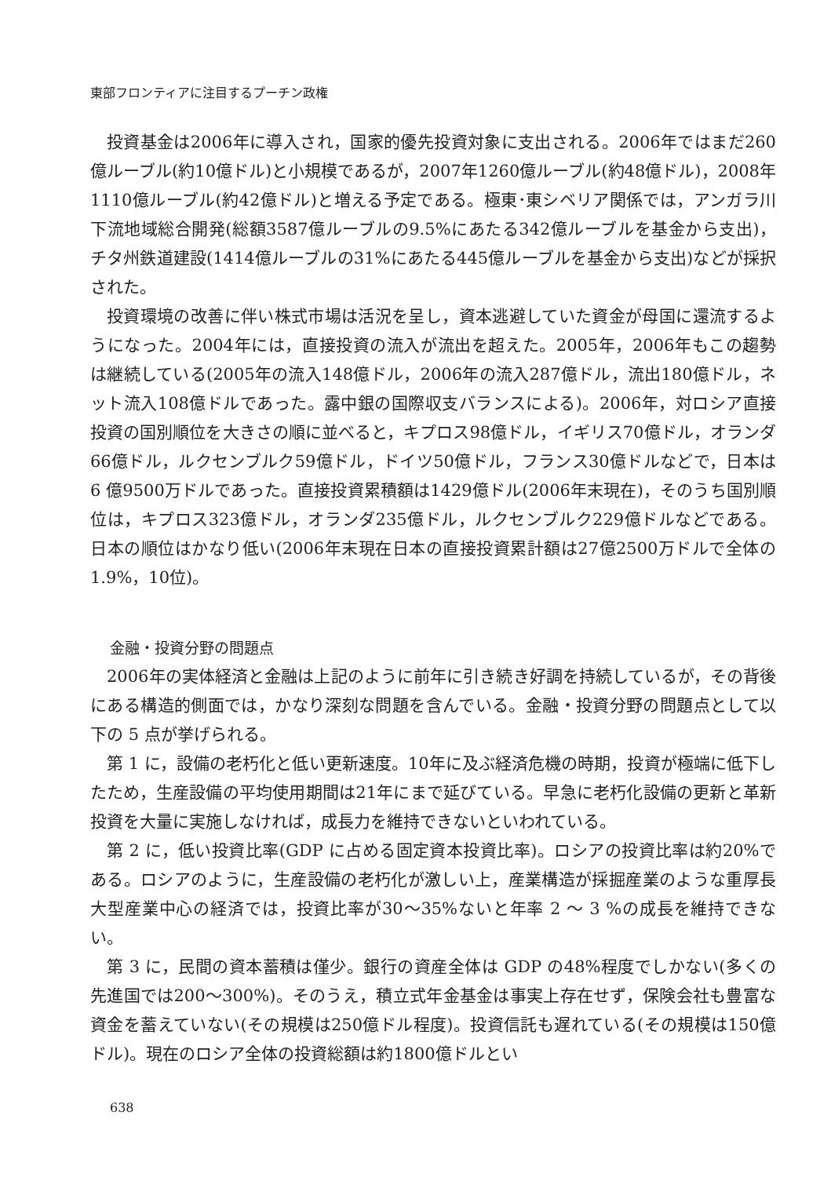東部フロンティアに注目するプーチン政権
投資基金は2006年に導入され，国家的優先投資対象に支出される。2006年ではまだ260億ルーブル(約10億ドル)と小規模であるが，2007年1260億ルーブル(約48億ドル)，2008年1110億ルーブル(約42億ドル)と増える予定である。極東･東シベリア関係では，アンガラ川下流地域総合開発(総額3587億ルーブルの9.5%にあたる342億ルーブルを基金から支出)，チタ州鉄道建設(1414億ルーブルの31%にあたる445億ルーブルを基金から支出)などが採択された。
投資環境の改善に伴い株式市場は活況を呈し，資本逃避していた資金が母国に還流するようになった。2004年には，直接投資の流入が流出を超えた。2005年，2006年もこの趨勢は継続している(2005年の流入148億ドル，2006年の流入287億ドル，流出180億ドル，ネット流入108億ドルであった。露中銀の国際収支バランスによる)。2006年，対ロシア直接投資の国別順位を大きさの順に並べると，キプロス98億ドル，イギリス70億ドル，オランダ66億ドル，ルクセンブルク59億ドル，ドイツ50億ドル，フランス30億ドルなどで，日本は 6 億9500万ドルであった。直接投資累積額は1429億ドル(2006年末現在)，そのうち国別順位は，キプロス323億ドル，オランダ235億ドル，ルクセンブルク229億ドルなどである。日本の順位はかなり低い(2006年末現在日本の直接投資累計額は27億2500万ドルで全体の1.9%，10位)。
金融・投資分野の問題点
2006年の実体経済と金融は上記のように前年に引き続き好調を持続しているが，その背後にある構造的側面では，かなり深刻な問題を含んでいる。金融・投資分野の問題点として以下の 5 点が挙げられる。
第 1 に，設備の老朽化と低い更新速度。10年に及ぶ経済危機の時期，投資が極端に低下したため，生産設備の平均使用期間は21年にまで延びている。早急に老朽化設備の更新と革新投資を大量に実施しなければ，成長力を維持できないといわれている。
第 2 に，低い投資比率(GDP に占める固定資本投資比率)。ロシアの投資比率は約20%である。ロシアのように，生産設備の老朽化が激しい上，産業構造が採掘産業のような重厚長大型産業中心の経済では，投資比率が30～35%ないと年率 2 ～ 3 %の成長を維持できない。
第 3 に，民間の資本蓄積は僅少。銀行の資産全体は GDP の48%程度でしかない(多くの先進国では200～300%)。そのうえ，積立式年金基金は事実上存在せず，保険会社も豊富な資金を蓄えていない(その規模は250億ドル程度)。投資信託も遅れている(その規模は150億ドル)。現在のロシア全体の投資総額は約1800億ドルとい
638